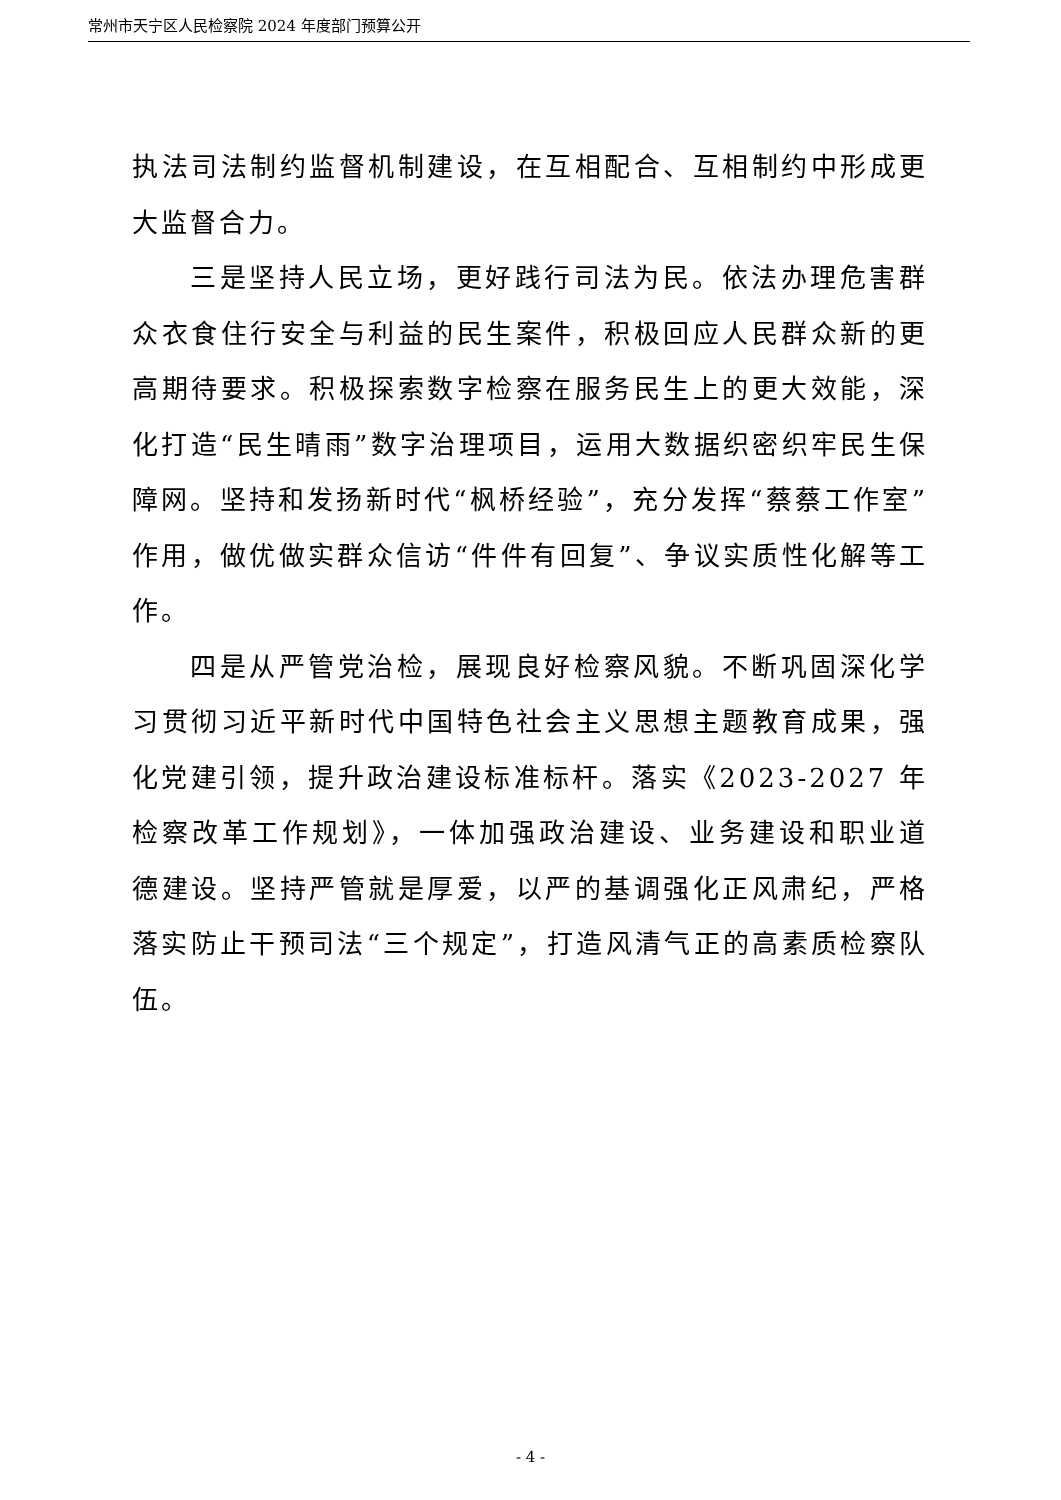常州市天宁区人民检察院 2024 年度部门预算公开
执法司法制约监督机制建设，在互相配合、互相制约中形成更大监督合力。
三是坚持人民立场，更好践行司法为民。依法办理危害群众衣食住行安全与利益的民生案件，积极回应人民群众新的更高期待要求。积极探索数字检察在服务民生上的更大效能，深化打造“民生晴雨”数字治理项目，运用大数据织密织牢民生保障网。坚持和发扬新时代“枫桥经验”，充分发挥“蔡蔡工作室”作用，做优做实群众信访“件件有回复”、争议实质性化解等工作。
四是从严管党治检，展现良好检察风貌。不断巩固深化学习贯彻习近平新时代中国特色社会主义思想主题教育成果，强化党建引领，提升政治建设标准标杆。落实《2023-2027 年检察改革工作规划》，一体加强政治建设、业务建设和职业道德建设。坚持严管就是厚爱，以严的基调强化正风肃纪，严格落实防止干预司法“三个规定”，打造风清气正的高素质检察队伍。
- 4 -